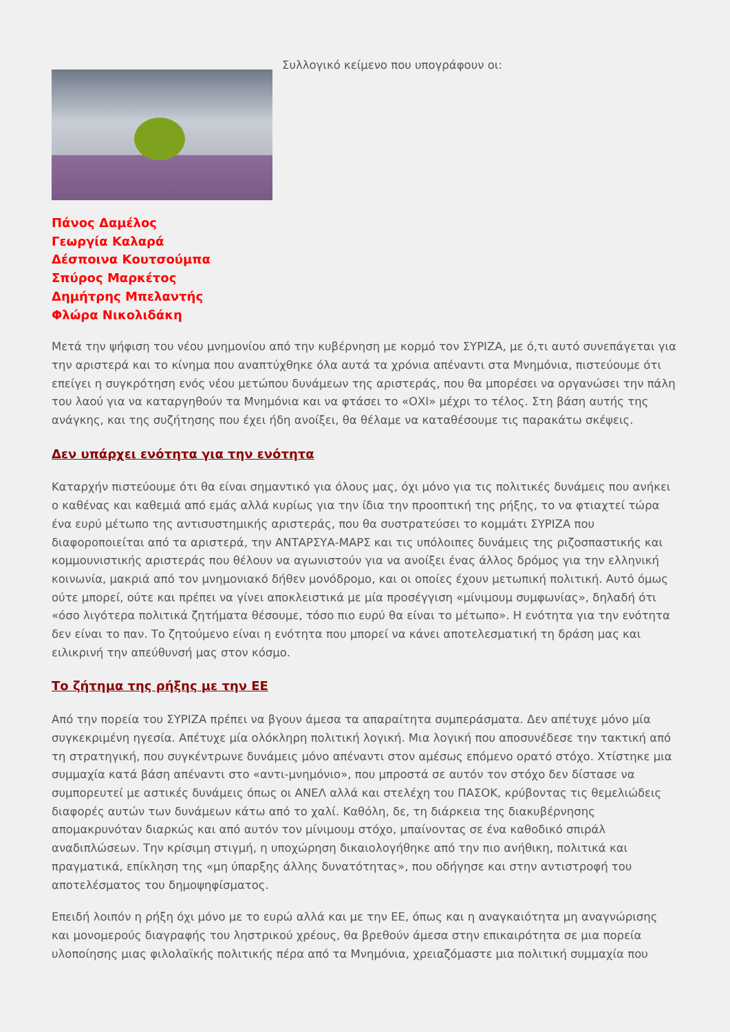Συλλογικό κείμενο που υπογράφουν οι:
Πάνος Δαμέλος
Γεωργία Καλαρά
Δέσποινα Κουτσούμπα
Σπύρος Μαρκέτος
Δημήτρης Μπελαντής
Φλώρα Νικολιδάκη
Μετά την ψήφιση του νέου μνημονίου από την κυβέρνηση με κορμό τον ΣΥΡΙΖΑ, με ό,τι αυτό συνεπάγεται για την αριστερά και το κίνημα που αναπτύχθηκε όλα αυτά τα χρόνια απέναντι στα Μνημόνια, πιστεύουμε ότι επείγει η συγκρότηση ενός νέου μετώπου δυνάμεων της αριστεράς, που θα μπορέσει να οργανώσει την πάλη του λαού για να καταργηθούν τα Μνημόνια και να φτάσει το «ΟΧΙ» μέχρι το τέλος. Στη βάση αυτής της ανάγκης, και της συζήτησης που έχει ήδη ανοίξει, θα θέλαμε να καταθέσουμε τις παρακάτω σκέψεις.
Δεν υπάρχει ενότητα για την ενότητα
Καταρχήν πιστεύουμε ότι θα είναι σημαντικό για όλους μας, όχι μόνο για τις πολιτικές δυνάμεις που ανήκει ο καθένας και καθεμιά από εμάς αλλά κυρίως για την ίδια την προοπτική της ρήξης, το να φτιαχτεί τώρα ένα ευρύ μέτωπο της αντισυστημικής αριστεράς, που θα συστρατεύσει το κομμάτι ΣΥΡΙΖΑ που διαφοροποιείται από τα αριστερά, την ΑΝΤΑΡΣΥΑ-ΜΑΡΣ και τις υπόλοιπες δυνάμεις της ριζοσπαστικής και κομμουνιστικής αριστεράς που θέλουν να αγωνιστούν για να ανοίξει ένας άλλος δρόμος για την ελληνική κοινωνία, μακριά από τον μνημονιακό δήθεν μονόδρομο, και οι οποίες έχουν μετωπική πολιτική. Αυτό όμως ούτε μπορεί, ούτε και πρέπει να γίνει αποκλειστικά με μία προσέγγιση «μίνιμουμ συμφωνίας», δηλαδή ότι «όσο λιγότερα πολιτικά ζητήματα θέσουμε, τόσο πιο ευρύ θα είναι το μέτωπο». Η ενότητα για την ενότητα δεν είναι το παν. Το ζητούμενο είναι η ενότητα που μπορεί να κάνει αποτελεσματική τη δράση μας και ειλικρινή την απεύθυνσή μας στον κόσμο.
Το ζήτημα της ρήξης με την ΕΕ
Από την πορεία του ΣΥΡΙΖΑ πρέπει να βγουν άμεσα τα απαραίτητα συμπεράσματα. Δεν απέτυχε μόνο μία συγκεκριμένη ηγεσία. Απέτυχε μία ολόκληρη πολιτική λογική. Μια λογική που αποσυνέδεσε την τακτική από τη στρατηγική, που συγκέντρωνε δυνάμεις μόνο απέναντι στον αμέσως επόμενο ορατό στόχο. Χτίστηκε μια συμμαχία κατά βάση απέναντι στο «αντι-μνημόνιο», που μπροστά σε αυτόν τον στόχο δεν δίστασε να συμπορευτεί με αστικές δυνάμεις όπως οι ΑΝΕΛ αλλά και στελέχη του ΠΑΣΟΚ, κρύβοντας τις θεμελιώδεις διαφορές αυτών των δυνάμεων κάτω από το χαλί. Καθόλη, δε, τη διάρκεια της διακυβέρνησης απομακρυνόταν διαρκώς και από αυτόν τον μίνιμουμ στόχο, μπαίνοντας σε ένα καθοδικό σπιράλ αναδιπλώσεων. Την κρίσιμη στιγμή, η υποχώρηση δικαιολογήθηκε από την πιο ανήθικη, πολιτικά και πραγματικά, επίκληση της «μη ύπαρξης άλλης δυνατότητας», που οδήγησε και στην αντιστροφή του αποτελέσματος του δημοψηφίσματος.
Επειδή λοιπόν η ρήξη όχι μόνο με το ευρώ αλλά και με την ΕΕ, όπως και η αναγκαιότητα μη αναγνώρισης και μονομερούς διαγραφής του ληστρικού χρέους, θα βρεθούν άμεσα στην επικαιρότητα σε μια πορεία υλοποίησης μιας φιλολαϊκής πολιτικής πέρα από τα Μνημόνια, χρειαζόμαστε μια πολιτική συμμαχία που